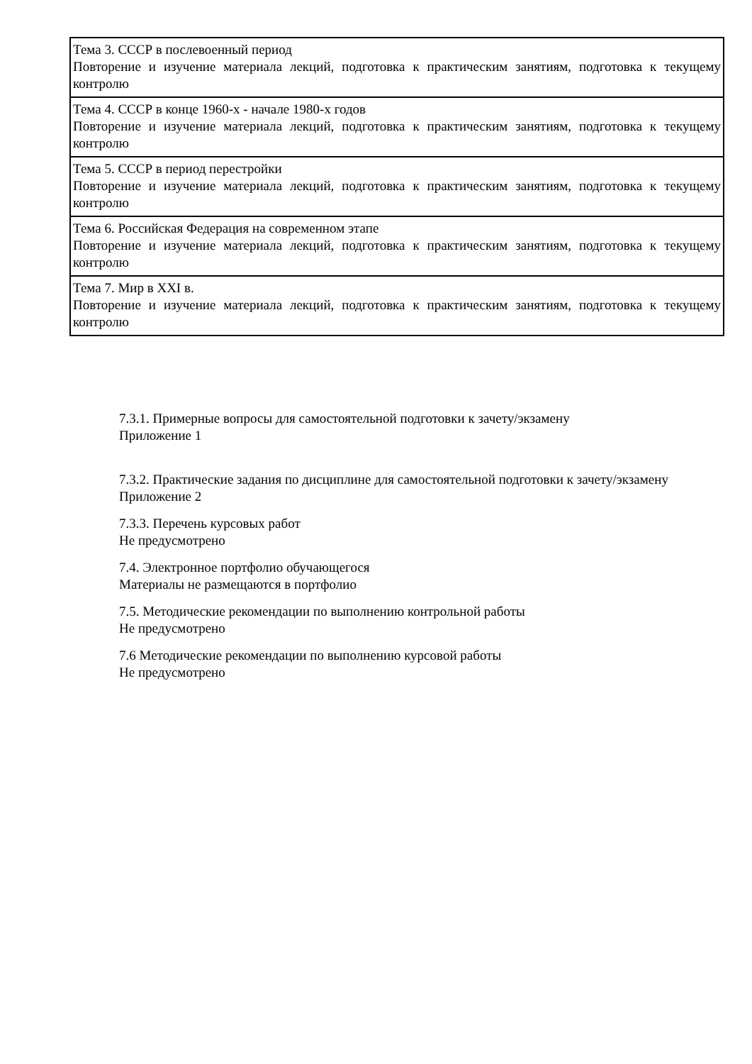| Тема 3. СССР в послевоенный период Повторение и изучение материала лекций, подготовка к практическим занятиям, подготовка к текущему контролю |
| Тема 4. СССР в конце 1960-х - начале 1980-х годов Повторение и изучение материала лекций, подготовка к практическим занятиям, подготовка к текущему контролю |
| Тема 5. СССР в период перестройки Повторение и изучение материала лекций, подготовка к практическим занятиям, подготовка к текущему контролю |
| Тема 6. Российская Федерация на современном этапе Повторение и изучение материала лекций, подготовка к практическим занятиям, подготовка к текущему контролю |
| Тема 7. Мир в XXI в. Повторение и изучение материала лекций, подготовка к практическим занятиям, подготовка к текущему контролю |
7.3.1. Примерные вопросы для самостоятельной подготовки к зачету/экзамену
Приложение 1
7.3.2. Практические задания по дисциплине для самостоятельной подготовки к зачету/экзамену
Приложение 2
7.3.3. Перечень курсовых работ
Не предусмотрено
7.4. Электронное портфолио обучающегося
Материалы не размещаются в портфолио
7.5. Методические рекомендации по выполнению контрольной работы
Не предусмотрено
7.6 Методические рекомендации по выполнению курсовой работы
Не предусмотрено